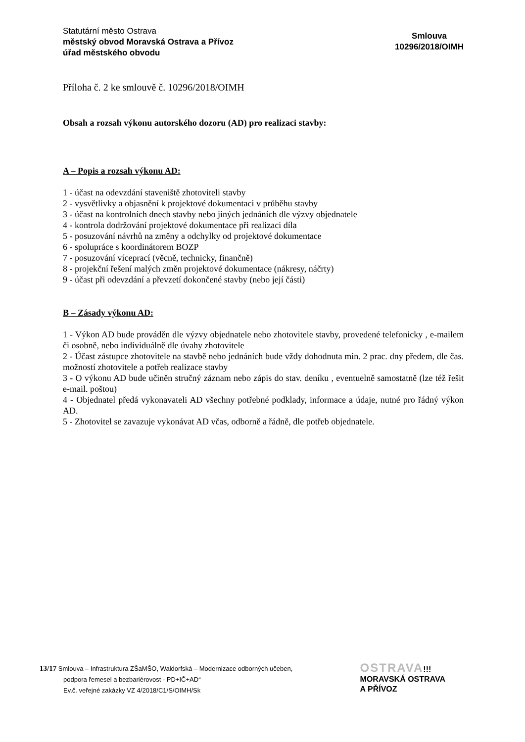Statutární město Ostrava
městský obvod Moravská Ostrava a Přívoz
úřad městského obvodu
Smlouva
10296/2018/OIMH
Příloha č. 2 ke smlouvě č. 10296/2018/OIMH
Obsah a rozsah výkonu autorského dozoru (AD) pro realizaci stavby:
A – Popis a rozsah výkonu AD:
1 - účast na odevzdání staveniště zhotoviteli stavby
2 - vysvětlivky a objasnění k projektové dokumentaci v průběhu stavby
3 - účast na kontrolních dnech stavby nebo jiných jednáních dle výzvy objednatele
4 - kontrola dodržování projektové dokumentace při realizaci díla
5 - posuzování návrhů na změny a odchylky od projektové dokumentace
6 - spolupráce s koordinátorem BOZP
7 - posuzování víceprací (věcně, technicky, finančně)
8 - projekční řešení malých změn projektové dokumentace (nákresy, náčrty)
9 - účast při odevzdání a převzetí dokončené stavby (nebo její části)
B – Zásady výkonu AD:
1 - Výkon AD bude prováděn dle výzvy objednatele nebo zhotovitele stavby, provedené telefonicky , e-mailem či osobně, nebo individuálně dle úvahy zhotovitele
2 - Účast zástupce zhotovitele na stavbě nebo jednáních bude vždy dohodnuta min. 2 prac. dny předem, dle čas. možností zhotovitele a potřeb realizace stavby
3 - O výkonu AD bude učiněn stručný záznam nebo zápis do stav. deníku , eventuelně samostatně (lze též řešit e-mail. poštou)
4 - Objednatel předá vykonavateli AD všechny potřebné podklady, informace a údaje, nutné pro řádný výkon AD.
5 - Zhotovitel se zavazuje vykonávat AD včas, odborně a řádně, dle potřeb objednatele.
13/17 Smlouva – Infrastruktura ZŠaMŠO, Waldorfská – Modernizace odborných učeben,
podpora řemesel a bezbariérovost - PD+IČ+AD“
Ev.č. veřejné zakázky VZ 4/2018/C1/S/OIMH/Sk
OSTRAVA!!!
MORAVSKÁ OSTRAVA
A PŘÍVOZ